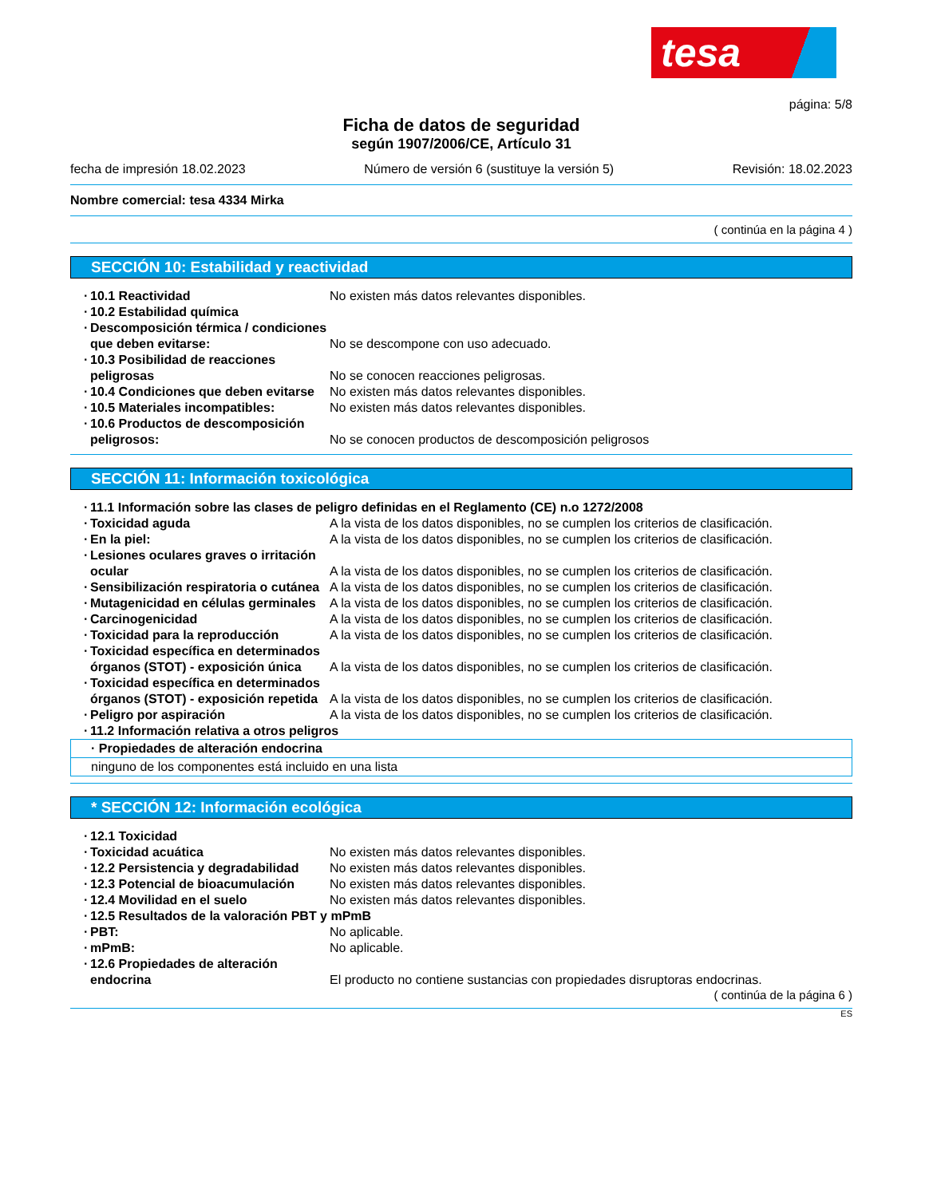tesa
página: 5/8
Ficha de datos de seguridad
según 1907/2006/CE, Artículo 31
fecha de impresión 18.02.2023 Número de versión 6 (sustituye la versión 5) Revisión: 18.02.2023
Nombre comercial: tesa 4334 Mirka
( continúa en la página 4 )
SECCIÓN 10: Estabilidad y reactividad
10.1 Reactividad No existen más datos relevantes disponibles.
10.2 Estabilidad química
Descomposición térmica / condiciones que deben evitarse:
No se descompone con uso adecuado.
10.3 Posibilidad de reacciones peligrosas
No se conocen reacciones peligrosas.
10.4 Condiciones que deben evitarse
No existen más datos relevantes disponibles.
10.5 Materiales incompatibles: No existen más datos relevantes disponibles.
10.6 Productos de descomposición peligrosos:
No se conocen productos de descomposición peligrosos
SECCIÓN 11: Información toxicológica
11.1 Información sobre las clases de peligro definidas en el Reglamento (CE) n.o 1272/2008
Toxicidad aguda A la vista de los datos disponibles, no se cumplen los criterios de clasificación.
En la piel: A la vista de los datos disponibles, no se cumplen los criterios de clasificación.
Lesiones oculares graves o irritación ocular
A la vista de los datos disponibles, no se cumplen los criterios de clasificación.
Sensibilización respiratoria o cutánea
A la vista de los datos disponibles, no se cumplen los criterios de clasificación.
Mutagenicidad en células germinales
A la vista de los datos disponibles, no se cumplen los criterios de clasificación.
Carcinogenicidad A la vista de los datos disponibles, no se cumplen los criterios de clasificación.
Toxicidad para la reproducción A la vista de los datos disponibles, no se cumplen los criterios de clasificación.
Toxicidad específica en determinados órganos (STOT) - exposición única
A la vista de los datos disponibles, no se cumplen los criterios de clasificación.
Toxicidad específica en determinados órganos (STOT) - exposición repetida
A la vista de los datos disponibles, no se cumplen los criterios de clasificación.
Peligro por aspiración A la vista de los datos disponibles, no se cumplen los criterios de clasificación.
11.2 Información relativa a otros peligros
· Propiedades de alteración endocrina
ninguno de los componentes está incluido en una lista
* SECCIÓN 12: Información ecológica
12.1 Toxicidad
Toxicidad acuática No existen más datos relevantes disponibles.
12.2 Persistencia y degradabilidad
No existen más datos relevantes disponibles.
12.3 Potencial de bioacumulación
No existen más datos relevantes disponibles.
12.4 Movilidad en el suelo No existen más datos relevantes disponibles.
12.5 Resultados de la valoración PBT y mPmB
PBT: No aplicable.
mPmB: No aplicable.
12.6 Propiedades de alteración endocrina
El producto no contiene sustancias con propiedades disruptoras endocrinas.
( continúa de la página 6 )
ES